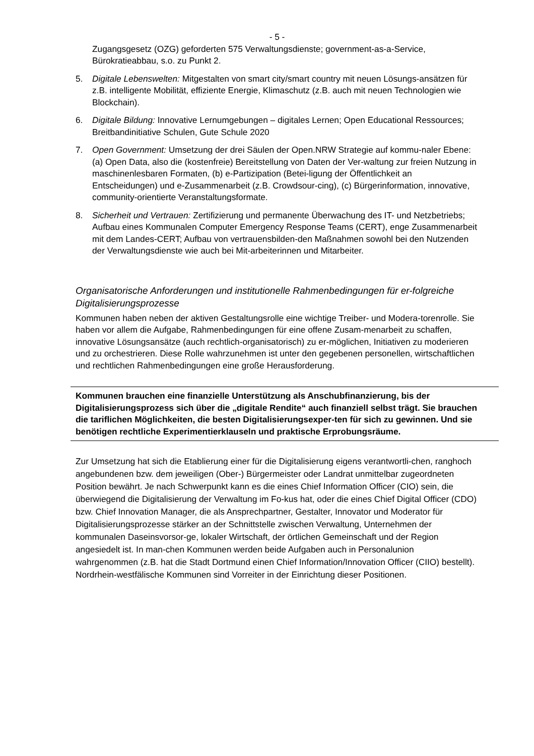- 5 -
Zugangsgesetz (OZG) geforderten 575 Verwaltungsdienste; government-as-a-Service, Bürokratieabbau, s.o. zu Punkt 2.
5. Digitale Lebenswelten: Mitgestalten von smart city/smart country mit neuen Lösungs-ansätzen für z.B. intelligente Mobilität, effiziente Energie, Klimaschutz (z.B. auch mit neuen Technologien wie Blockchain).
6. Digitale Bildung: Innovative Lernumgebungen – digitales Lernen; Open Educational Ressources; Breitbandinitiative Schulen, Gute Schule 2020
7. Open Government: Umsetzung der drei Säulen der Open.NRW Strategie auf kommu-naler Ebene: (a) Open Data, also die (kostenfreie) Bereitstellung von Daten der Ver-waltung zur freien Nutzung in maschinenlesbaren Formaten, (b) e-Partizipation (Betei-ligung der Öffentlichkeit an Entscheidungen) und e-Zusammenarbeit (z.B. Crowdsour-cing), (c) Bürgerinformation, innovative, community-orientierte Veranstaltungsformate.
8. Sicherheit und Vertrauen: Zertifizierung und permanente Überwachung des IT- und Netzbetriebs; Aufbau eines Kommunalen Computer Emergency Response Teams (CERT), enge Zusammenarbeit mit dem Landes-CERT; Aufbau von vertrauensbilden-den Maßnahmen sowohl bei den Nutzenden der Verwaltungsdienste wie auch bei Mit-arbeiterinnen und Mitarbeiter.
Organisatorische Anforderungen und institutionelle Rahmenbedingungen für er-folgreiche Digitalisierungsprozesse
Kommunen haben neben der aktiven Gestaltungsrolle eine wichtige Treiber- und Modera-torenrolle. Sie haben vor allem die Aufgabe, Rahmenbedingungen für eine offene Zusam-menarbeit zu schaffen, innovative Lösungsansätze (auch rechtlich-organisatorisch) zu er-möglichen, Initiativen zu moderieren und zu orchestrieren. Diese Rolle wahrzunehmen ist unter den gegebenen personellen, wirtschaftlichen und rechtlichen Rahmenbedingungen eine große Herausforderung.
Kommunen brauchen eine finanzielle Unterstützung als Anschubfinanzierung, bis der Digitalisierungsprozess sich über die „digitale Rendite“ auch finanziell selbst trägt. Sie brauchen die tariflichen Möglichkeiten, die besten Digitalisierungsexper-ten für sich zu gewinnen. Und sie benötigen rechtliche Experimentierklauseln und praktische Erprobungsräume.
Zur Umsetzung hat sich die Etablierung einer für die Digitalisierung eigens verantwortli-chen, ranghoch angebundenen bzw. dem jeweiligen (Ober-) Bürgermeister oder Landrat unmittelbar zugeordneten Position bewährt. Je nach Schwerpunkt kann es die eines Chief Information Officer (CIO) sein, die überwiegend die Digitalisierung der Verwaltung im Fo-kus hat, oder die eines Chief Digital Officer (CDO) bzw. Chief Innovation Manager, die als Ansprechpartner, Gestalter, Innovator und Moderator für Digitalisierungsprozesse stärker an der Schnittstelle zwischen Verwaltung, Unternehmen der kommunalen Daseinsvorsor-ge, lokaler Wirtschaft, der örtlichen Gemeinschaft und der Region angesiedelt ist. In man-chen Kommunen werden beide Aufgaben auch in Personalunion wahrgenommen (z.B. hat die Stadt Dortmund einen Chief Information/Innovation Officer (CIIO) bestellt). Nordrhein-westfälische Kommunen sind Vorreiter in der Einrichtung dieser Positionen.